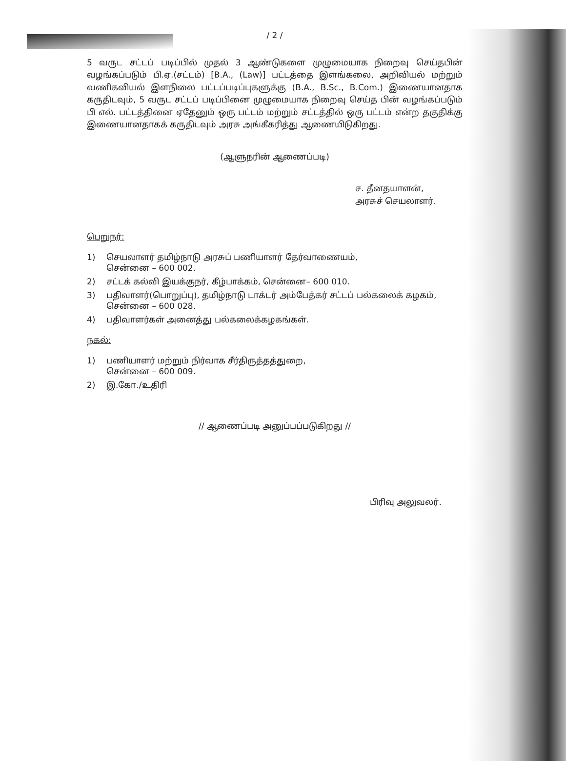/ 2 /
5 வருட சட்டப் படிப்பில் முதல் 3 ஆண்டுகளை முழுமையாக நிறைவு செய்தபின் வழங்கப்படும் பி.ஏ.(சட்டம்) [B.A., (Law)] பட்டத்தை இளங்கலை, அறிவியல் மற்றும் வணிகவியல் இளநிலை பட்டப்படிப்புகளுக்கு (B.A., B.Sc., B.Com.) இணையானதாக கருதிடவும், 5 வருட சட்டப் படிப்பினை முழுமையாக நிறைவு செய்த பின் வழங்கப்படும் பி எல். பட்டத்தினை ஏதேனும் ஒரு பட்டம் மற்றும் சட்டத்தில் ஒரு பட்டம் என்ற தகுதிக்கு இணையானதாகக் கருதிடவும் அரசு அங்கீகரித்து ஆணையிடுகிறது.
(ஆளுநரின் ஆணைப்படி)
ச. தீனதயாளன்,
அரசுச் செயலாளர்.
பெறுநர்:
1) செயலாளர் தமிழ்நாடு அரசுப் பணியாளர் தேர்வாணையம்,
சென்னை – 600 002.
2) சட்டக் கல்வி இயக்குநர், கீழ்பாக்கம், சென்னை– 600 010.
3) பதிவாளர்(பொறுப்பு), தமிழ்நாடு டாக்டர் அம்பேத்கர் சட்டப் பல்கலைக் கழகம், சென்னை – 600 028.
4) பதிவாளர்கள் அனைத்து பல்கலைக்கழகங்கள்.
நகல்:
1) பணியாளர் மற்றும் நிர்வாக சீர்திருத்தத்துறை,
சென்னை – 600 009.
2) இ.கோ./உதிரி
// ஆணைப்படி அனுப்பப்படுகிறது //
பிரிவு அலுவலர்.